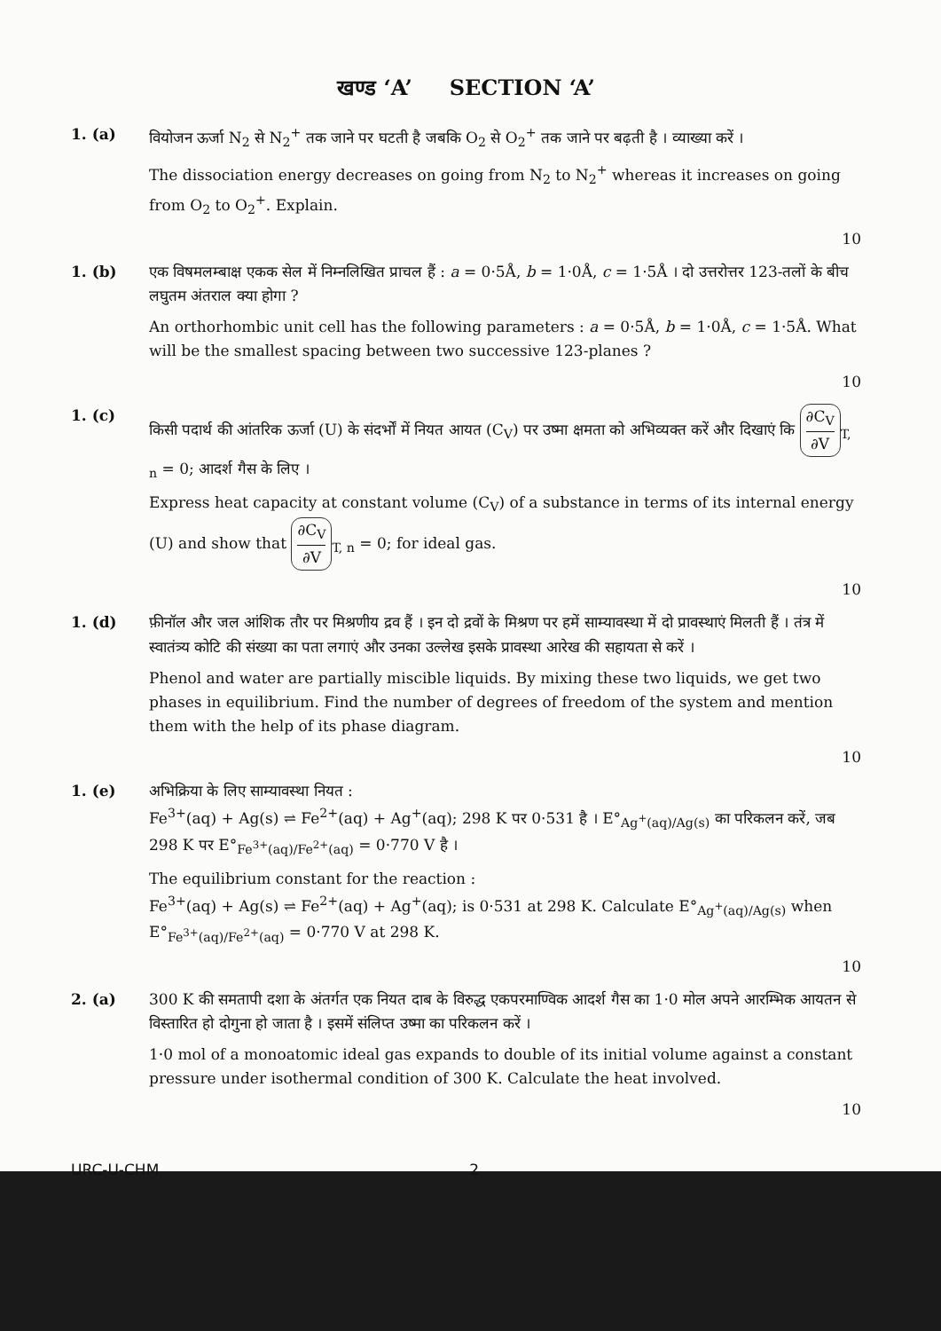खण्ड ‘A’ SECTION ‘A’
1. (a) वियोजन ऊर्जा N<sub>2</sub> से N<sub>2</sub><sup>+</sup> तक जाने पर घटती है जबकि O<sub>2</sub> से O<sub>2</sub><sup>+</sup> तक जाने पर बढ़ती है । व्याख्या करें ।
The dissociation energy decreases on going from N<sub>2</sub> to N<sub>2</sub><sup>+</sup> whereas it increases on going from O<sub>2</sub> to O<sub>2</sub><sup>+</sup>. Explain.
10
1. (b) एक विषमलम्बाक्ष एकक सेल में निम्नलिखित प्राचल हैं : a = 0·5Å, b = 1·0Å, c = 1·5Å । दो उत्तरोत्तर 123-तलों के बीच लघुतम अंतराल क्या होगा ?
An orthorhombic unit cell has the following parameters : a = 0·5Å, b = 1·0Å, c = 1·5Å. What will be the smallest spacing between two successive 123-planes ?
10
1. (c) किसी पदार्थ की आंतरिक ऊर्जा (U) के संदर्भों में नियत आयत (C<sub>V</sub>) पर उष्मा क्षमता को अभिव्यक्त करें और दिखाएं कि ∂C<sub>V</sub> ∂V<sub>T, n</sub> = 0; आदर्श गैस के लिए ।
Express heat capacity at constant volume (C<sub>V</sub>) of a substance in terms of its internal energy (U) and show that ∂C<sub>V</sub> ∂V<sub>T, n</sub> = 0; for ideal gas.
10
1. (d) फ़ीनॉल और जल आंशिक तौर पर मिश्रणीय द्रव हैं । इन दो द्रवों के मिश्रण पर हमें साम्यावस्था में दो प्रावस्थाएं मिलती हैं । तंत्र में स्वातंत्र्य कोटि की संख्या का पता लगाएं और उनका उल्लेख इसके प्रावस्था आरेख की सहायता से करें ।
Phenol and water are partially miscible liquids. By mixing these two liquids, we get two phases in equilibrium. Find the number of degrees of freedom of the system and mention them with the help of its phase diagram.
10
1. (e) अभिक्रिया के लिए साम्यावस्था नियत :
Fe<sup>3+</sup>(aq) + Ag(s) ⇌ Fe<sup>2+</sup>(aq) + Ag<sup>+</sup>(aq); 298 K पर 0·531 है । E°<sub>Ag<sup>+</sup>(aq)/Ag(s)</sub> का परिकलन करें, जब 298 K पर E°<sub>Fe<sup>3+</sup>(aq)/Fe<sup>2+</sup>(aq)</sub> = 0·770 V है ।
The equilibrium constant for the reaction :
Fe<sup>3+</sup>(aq) + Ag(s) ⇌ Fe<sup>2+</sup>(aq) + Ag<sup>+</sup>(aq); is 0·531 at 298 K. Calculate E°<sub>Ag<sup>+</sup>(aq)/Ag(s)</sub> when E°<sub>Fe<sup>3+</sup>(aq)/Fe<sup>2+</sup>(aq)</sub> = 0·770 V at 298 K.
10
2. (a) 300 K की समतापी दशा के अंतर्गत एक नियत दाब के विरुद्ध एकपरमाण्विक आदर्श गैस का 1·0 मोल अपने आरम्भिक आयतन से विस्तारित हो दोगुना हो जाता है । इसमें संलिप्त उष्मा का परिकलन करें ।
1·0 mol of a monoatomic ideal gas expands to double of its initial volume against a constant pressure under isothermal condition of 300 K. Calculate the heat involved.
10
URC-U-CHM 2